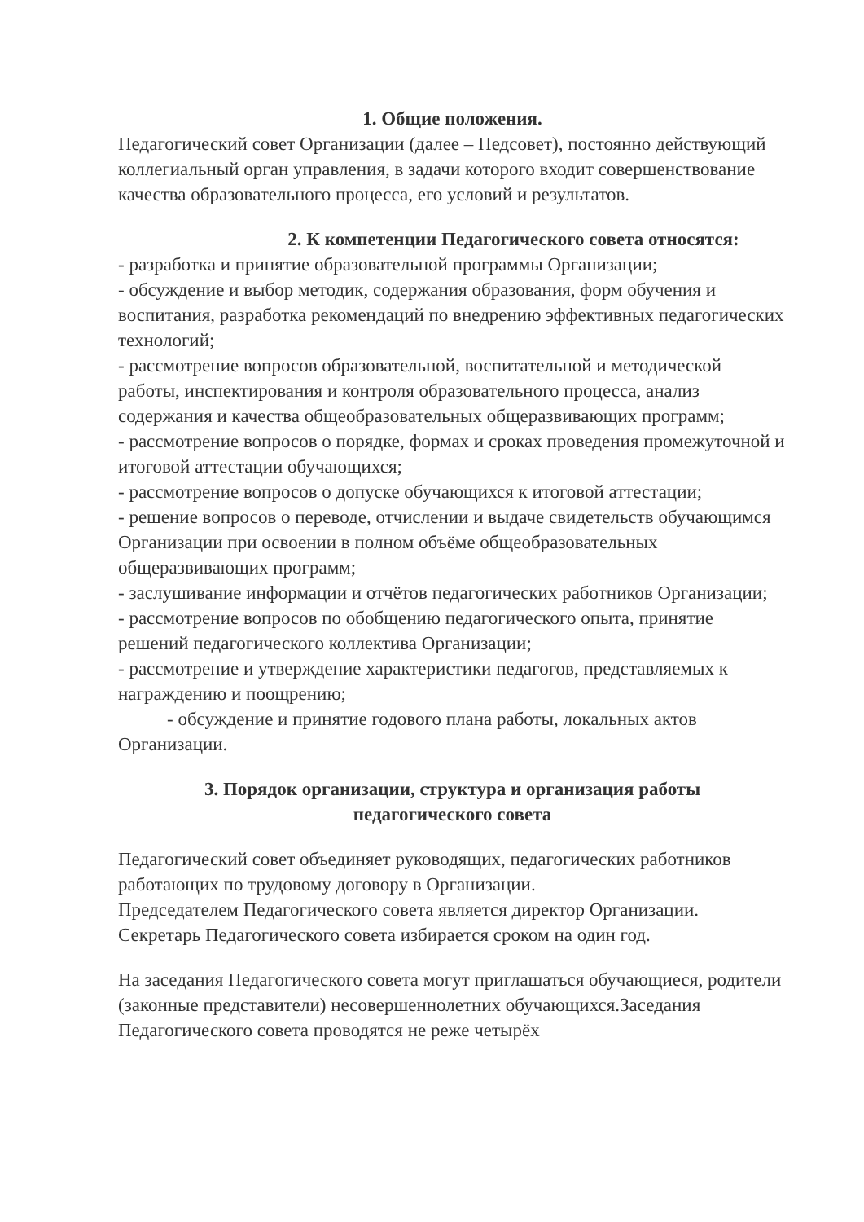1. Общие положения.
Педагогический совет Организации (далее – Педсовет), постоянно действующий коллегиальный орган управления, в задачи которого входит совершенствование качества образовательного процесса, его условий и результатов.
2. К компетенции Педагогического совета относятся:
- разработка и принятие образовательной программы Организации;
- обсуждение и выбор методик, содержания образования, форм обучения и воспитания, разработка рекомендаций по внедрению эффективных педагогических технологий;
- рассмотрение вопросов образовательной, воспитательной и методической работы, инспектирования и контроля образовательного процесса, анализ содержания и качества общеобразовательных общеразвивающих программ;
- рассмотрение вопросов о порядке, формах и сроках проведения промежуточной и итоговой аттестации обучающихся;
- рассмотрение вопросов о допуске обучающихся к итоговой аттестации;
- решение вопросов о переводе, отчислении и выдаче свидетельств обучающимся Организации при освоении в полном объёме общеобразовательных общеразвивающих программ;
- заслушивание информации и отчётов педагогических работников Организации;
- рассмотрение вопросов по обобщению педагогического опыта, принятие решений педагогического коллектива Организации;
- рассмотрение и утверждение характеристики педагогов, представляемых к награждению и поощрению;
- обсуждение и принятие годового плана работы, локальных актов Организации.
3. Порядок организации, структура и организация работы
педагогического совета
Педагогический совет объединяет руководящих, педагогических работников работающих по трудовому договору в Организации.
Председателем Педагогического совета является директор Организации.
Секретарь Педагогического совета избирается сроком на один год.
На заседания Педагогического совета могут приглашаться обучающиеся, родители (законные представители) несовершеннолетних обучающихся.Заседания Педагогического совета проводятся не реже четырёх